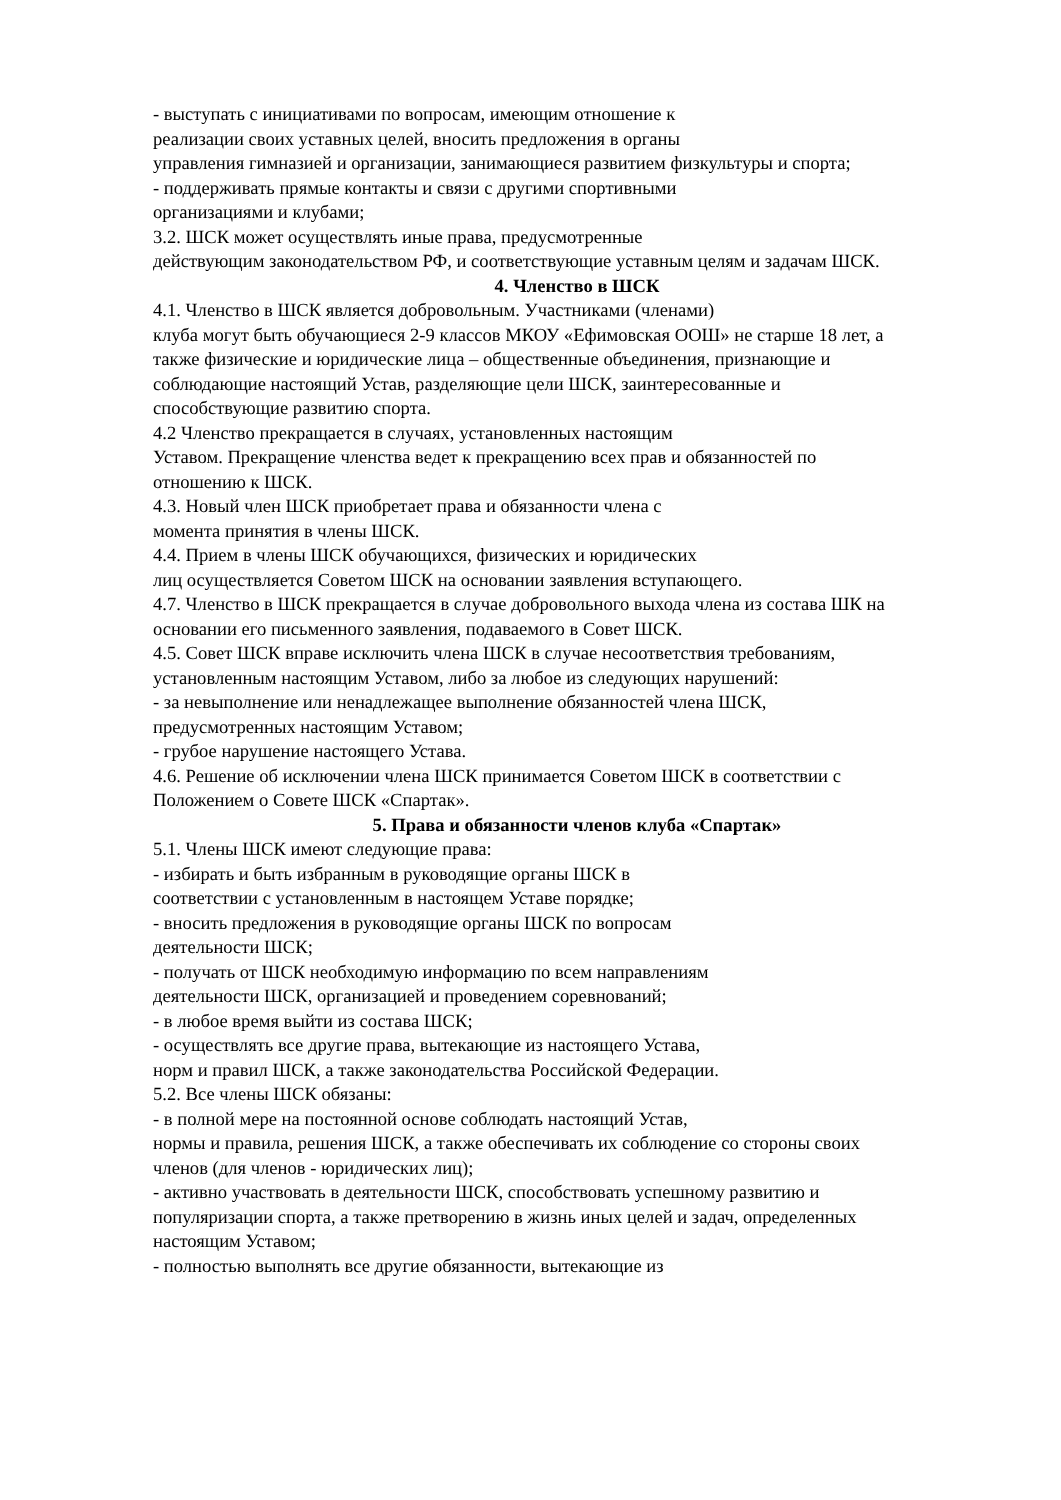- выступать с инициативами по вопросам, имеющим отношение к
реализации своих уставных целей, вносить предложения в органы
управления гимназией и организации, занимающиеся развитием физкультуры и спорта;
- поддерживать прямые контакты и связи с другими спортивными
организациями и клубами;
3.2. ШСК может осуществлять иные права, предусмотренные
действующим законодательством РФ, и соответствующие уставным целям и задачам ШСК.
4. Членство в ШСК
4.1. Членство в ШСК является добровольным. Участниками (членами)
клуба могут быть обучающиеся 2-9 классов МКОУ «Ефимовская ООШ» не старше 18 лет, а также физические и юридические лица – общественные объединения, признающие и соблюдающие настоящий Устав, разделяющие цели ШСК, заинтересованные и способствующие развитию спорта.
4.2 Членство прекращается в случаях, установленных настоящим
Уставом. Прекращение членства ведет к прекращению всех прав и обязанностей по отношению к ШСК.
4.3. Новый член ШСК приобретает права и обязанности члена с
момента принятия в члены ШСК.
4.4. Прием в члены ШСК обучающихся, физических и юридических
лиц осуществляется Советом ШСК на основании заявления вступающего.
4.7. Членство в ШСК прекращается в случае добровольного выхода члена из состава ШК на основании его письменного заявления, подаваемого в Совет ШСК.
4.5. Совет ШСК вправе исключить члена ШСК в случае несоответствия требованиям, установленным настоящим Уставом, либо за любое из следующих нарушений:
- за невыполнение или ненадлежащее выполнение обязанностей члена ШСК, предусмотренных настоящим Уставом;
- грубое нарушение настоящего Устава.
4.6. Решение об исключении члена ШСК принимается Советом ШСК в соответствии с Положением о Совете ШСК «Спартак».
5. Права и обязанности членов клуба «Спартак»
5.1. Члены ШСК имеют следующие права:
- избирать и быть избранным в руководящие органы ШСК в
соответствии с установленным в настоящем Уставе порядке;
- вносить предложения в руководящие органы ШСК по вопросам
деятельности ШСК;
- получать от ШСК необходимую информацию по всем направлениям
деятельности ШСК, организацией и проведением соревнований;
- в любое время выйти из состава ШСК;
- осуществлять все другие права, вытекающие из настоящего Устава,
норм и правил ШСК, а также законодательства Российской Федерации.
5.2. Все члены ШСК обязаны:
- в полной мере на постоянной основе соблюдать настоящий Устав,
нормы и правила, решения ШСК, а также обеспечивать их соблюдение со стороны своих членов (для членов - юридических лиц);
- активно участвовать в деятельности ШСК, способствовать успешному развитию и популяризации спорта, а также претворению в жизнь иных целей и задач, определенных настоящим Уставом;
- полностью выполнять все другие обязанности, вытекающие из